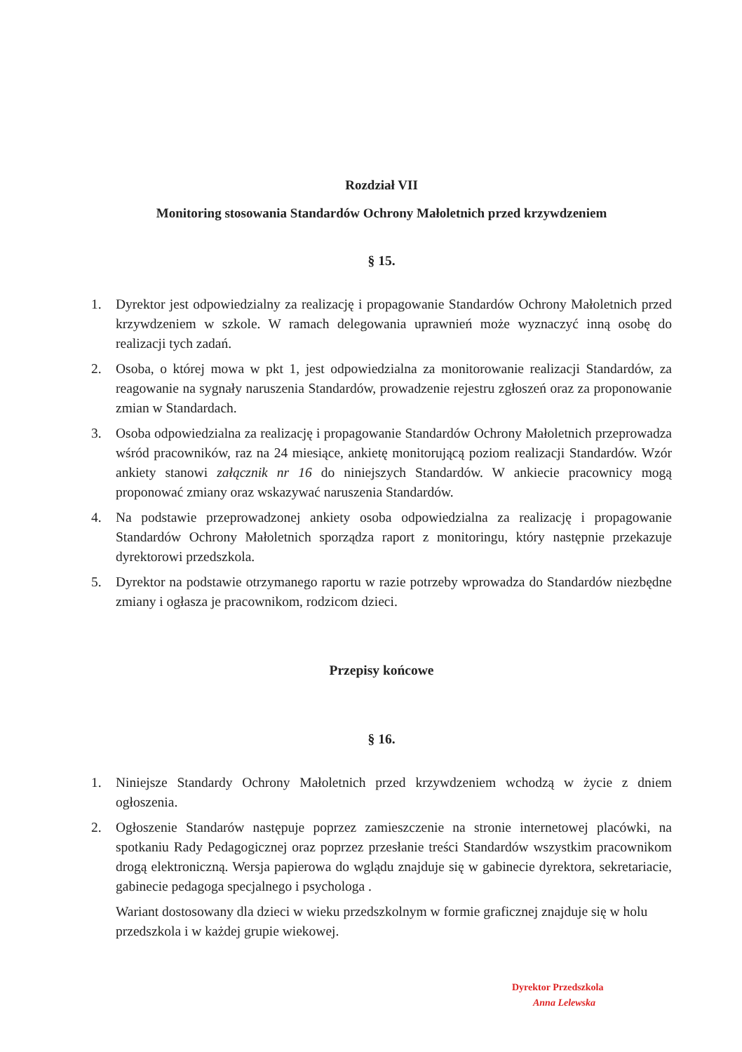Rozdział VII
Monitoring stosowania Standardów Ochrony Małoletnich przed krzywdzeniem
§ 15.
1. Dyrektor jest odpowiedzialny za realizację i propagowanie Standardów Ochrony Małoletnich przed krzywdzeniem w szkole. W ramach delegowania uprawnień może wyznaczyć inną osobę do realizacji tych zadań.
2. Osoba, o której mowa w pkt 1, jest odpowiedzialna za monitorowanie realizacji Standardów, za reagowanie na sygnały naruszenia Standardów, prowadzenie rejestru zgłoszeń oraz za proponowanie zmian w Standardach.
3. Osoba odpowiedzialna za realizację i propagowanie Standardów Ochrony Małoletnich przeprowadza wśród pracowników, raz na 24 miesiące, ankietę monitorującą poziom realizacji Standardów. Wzór ankiety stanowi załącznik nr 16 do niniejszych Standardów. W ankiecie pracownicy mogą proponować zmiany oraz wskazywać naruszenia Standardów.
4. Na podstawie przeprowadzonej ankiety osoba odpowiedzialna za realizację i propagowanie Standardów Ochrony Małoletnich sporządza raport z monitoringu, który następnie przekazuje dyrektorowi przedszkola.
5. Dyrektor na podstawie otrzymanego raportu w razie potrzeby wprowadza do Standardów niezbędne zmiany i ogłasza je pracownikom, rodzicom dzieci.
Przepisy końcowe
§ 16.
1. Niniejsze Standardy Ochrony Małoletnich przed krzywdzeniem wchodzą w życie z dniem ogłoszenia.
2. Ogłoszenie Standarów następuje poprzez zamieszczenie na stronie internetowej placówki, na spotkaniu Rady Pedagogicznej oraz poprzez przesłanie treści Standardów wszystkim pracownikom drogą elektroniczną. Wersja papierowa do wglądu znajduje się w gabinecie dyrektora, sekretariacie, gabinecie pedagoga specjalnego i psychologa .
Wariant dostosowany dla dzieci w wieku przedszkolnym w formie graficznej znajduje się w holu przedszkola i w każdej grupie wiekowej.
Dyrektor Przedszkola
Anna Lelewska